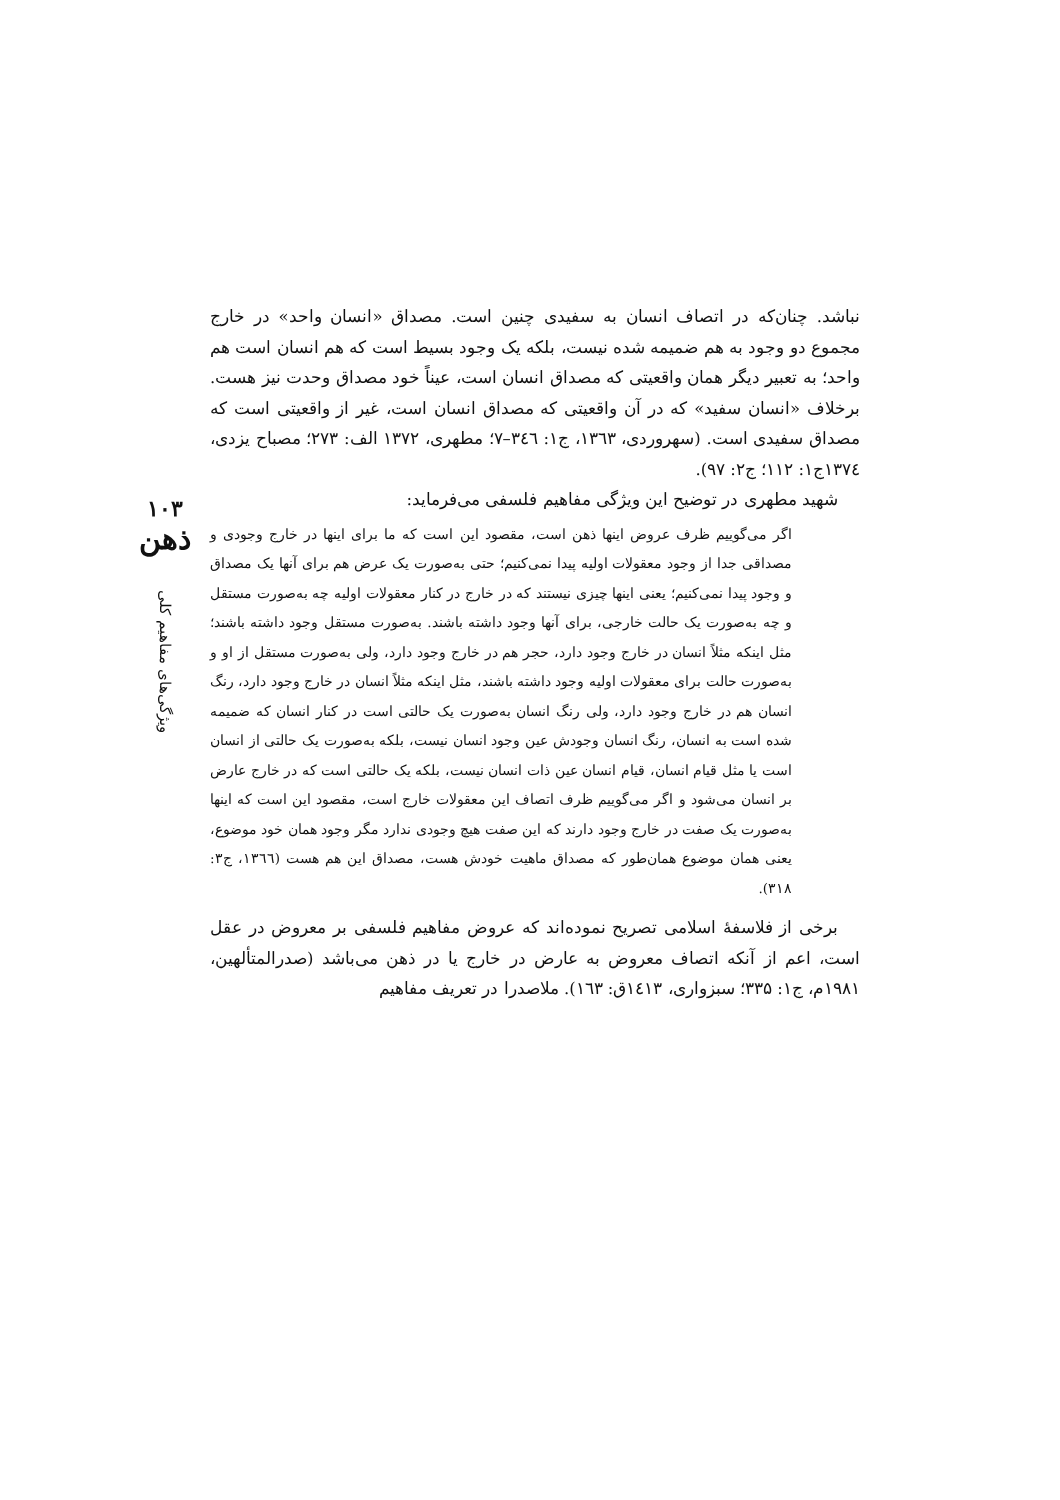نباشد. چنان‌که در اتصاف انسان به سفیدی چنین است. مصداق «انسان واحد» در خارج مجموع دو وجود به هم ضمیمه شده نیست، بلکه یک وجود بسیط است که هم انسان است هم واحد؛ به تعبیر دیگر همان واقعیتی که مصداق انسان است، عیناً خود مصداق وحدت نیز هست. برخلاف «انسان سفید» که در آن واقعیتی که مصداق انسان است، غیر از واقعیتی است که مصداق سفیدی است. (سهروردی، ۱۳٦۳، ج۱: ۳٤٦–۷؛ مطهری، ۱۳۷۲ الف: ۲۷۳؛ مصباح یزدی، ۱۳۷٤ج۱: ۱۱۲؛ ج۲: ۹۷).
شهید مطهری در توضیح این ویژگی مفاهیم فلسفی می‌فرماید:
اگر می‌گوییم ظرف عروض اینها ذهن است، مقصود این است که ما برای اینها در خارج وجودی و مصداقی جدا از وجود معقولات اولیه پیدا نمی‌کنیم؛ حتی به‌صورت یک عرض هم برای آنها یک مصداق و وجود پیدا نمی‌کنیم؛ یعنی اینها چیزی نیستند که در خارج در کنار معقولات اولیه چه به‌صورت مستقل و چه به‌صورت یک حالت خارجی، برای آنها وجود داشته باشند. به‌صورت مستقل وجود داشته باشند؛ مثل اینکه مثلاً انسان در خارج وجود دارد، حجر هم در خارج وجود دارد، ولی به‌صورت مستقل از او و به‌صورت حالت برای معقولات اولیه وجود داشته باشند، مثل اینکه مثلاً انسان در خارج وجود دارد، رنگ انسان هم در خارج وجود دارد، ولی رنگ انسان به‌صورت یک حالتی است در کنار انسان که ضمیمه شده است به انسان، رنگ انسان وجودش عین وجود انسان نیست، بلکه به‌صورت یک حالتی از انسان است یا مثل قیام انسان، قیام انسان عین ذات انسان نیست، بلکه یک حالتی است که در خارج عارض بر انسان می‌شود و اگر می‌گوییم ظرف اتصاف این معقولات خارج است، مقصود این است که اینها به‌صورت یک صفت در خارج وجود دارند که این صفت هیچ وجودی ندارد مگر وجود همان خود موضوع، یعنی همان موضوع همان‌طور که مصداق ماهیت خودش هست، مصداق این هم هست (۱۳٦٦، ج۳: ۳۱۸).
برخی از فلاسفهٔ اسلامی تصریح نموده‌اند که عروض مفاهیم فلسفی بر معروض در عقل است، اعم از آنکه اتصاف معروض به عارض در خارج یا در ذهن می‌باشد (صدرالمتألهین، ۱۹۸۱م، ج۱: ۳۳۵؛ سبزواری، ۱٤۱۳ق: ۱٦۳). ملاصدرا در تعریف مفاهیم
۱۰۳
ذهن
ویژگی‌های مفاهیم کلی